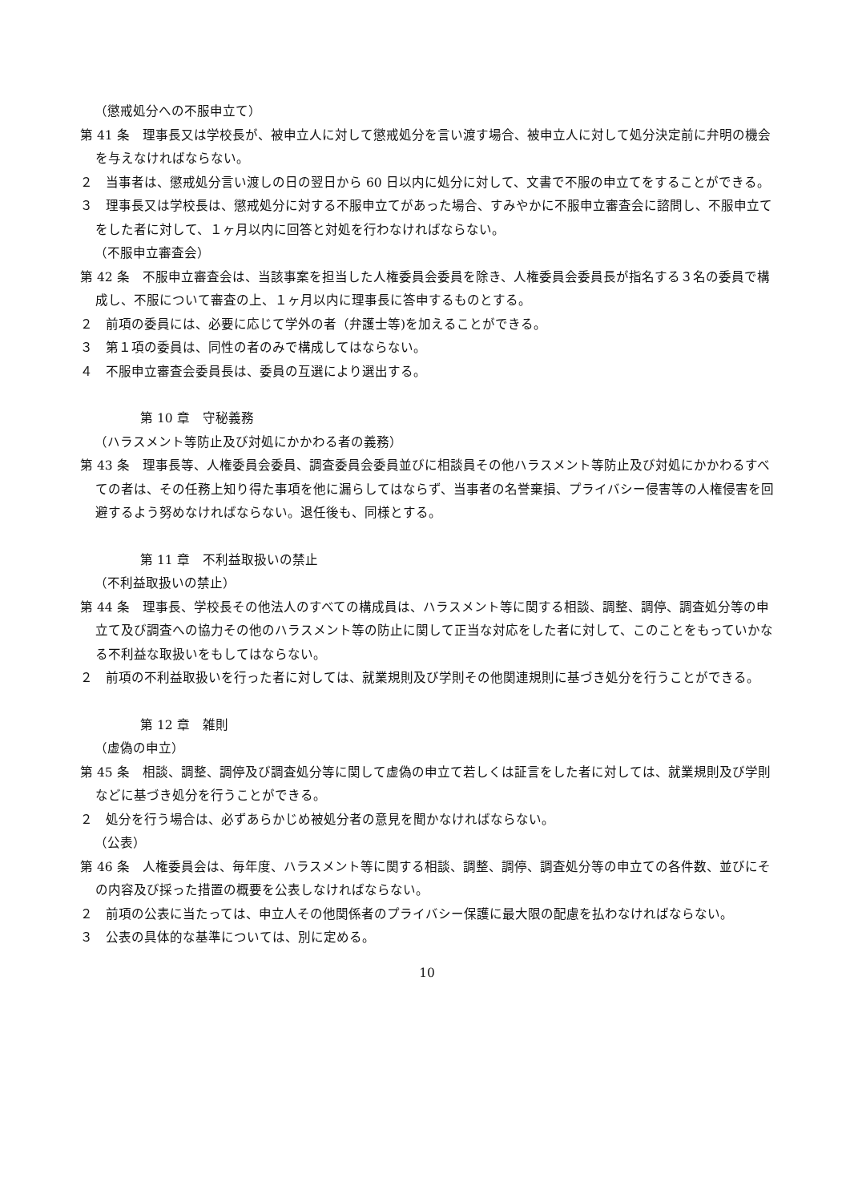（懲戒処分への不服申立て）
第 41 条　理事長又は学校長が、被申立人に対して懲戒処分を言い渡す場合、被申立人に対して処分決定前に弁明の機会を与えなければならない。
２　当事者は、懲戒処分言い渡しの日の翌日から 60 日以内に処分に対して、文書で不服の申立てをすることができる。
３　理事長又は学校長は、懲戒処分に対する不服申立てがあった場合、すみやかに不服申立審査会に諮問し、不服申立てをした者に対して、１ヶ月以内に回答と対処を行わなければならない。
（不服申立審査会）
第 42 条　不服申立審査会は、当該事案を担当した人権委員会委員を除き、人権委員会委員長が指名する３名の委員で構成し、不服について審査の上、１ヶ月以内に理事長に答申するものとする。
２　前項の委員には、必要に応じて学外の者（弁護士等)を加えることができる。
３　第１項の委員は、同性の者のみで構成してはならない。
４　不服申立審査会委員長は、委員の互選により選出する。
第 10 章　守秘義務
（ハラスメント等防止及び対処にかかわる者の義務）
第 43 条　理事長等、人権委員会委員、調査委員会委員並びに相談員その他ハラスメント等防止及び対処にかかわるすべての者は、その任務上知り得た事項を他に漏らしてはならず、当事者の名誉棄損、プライバシー侵害等の人権侵害を回避するよう努めなければならない。退任後も、同様とする。
第 11 章　不利益取扱いの禁止
（不利益取扱いの禁止）
第 44 条　理事長、学校長その他法人のすべての構成員は、ハラスメント等に関する相談、調整、調停、調査処分等の申立て及び調査への協力その他のハラスメント等の防止に関して正当な対応をした者に対して、このことをもっていかなる不利益な取扱いをもしてはならない。
２　前項の不利益取扱いを行った者に対しては、就業規則及び学則その他関連規則に基づき処分を行うことができる。
第 12 章　雑則
（虚偽の申立）
第 45 条　相談、調整、調停及び調査処分等に関して虚偽の申立て若しくは証言をした者に対しては、就業規則及び学則などに基づき処分を行うことができる。
２　処分を行う場合は、必ずあらかじめ被処分者の意見を聞かなければならない。
（公表）
第 46 条　人権委員会は、毎年度、ハラスメント等に関する相談、調整、調停、調査処分等の申立ての各件数、並びにその内容及び採った措置の概要を公表しなければならない。
２　前項の公表に当たっては、申立人その他関係者のプライバシー保護に最大限の配慮を払わなければならない。
３　公表の具体的な基準については、別に定める。
10